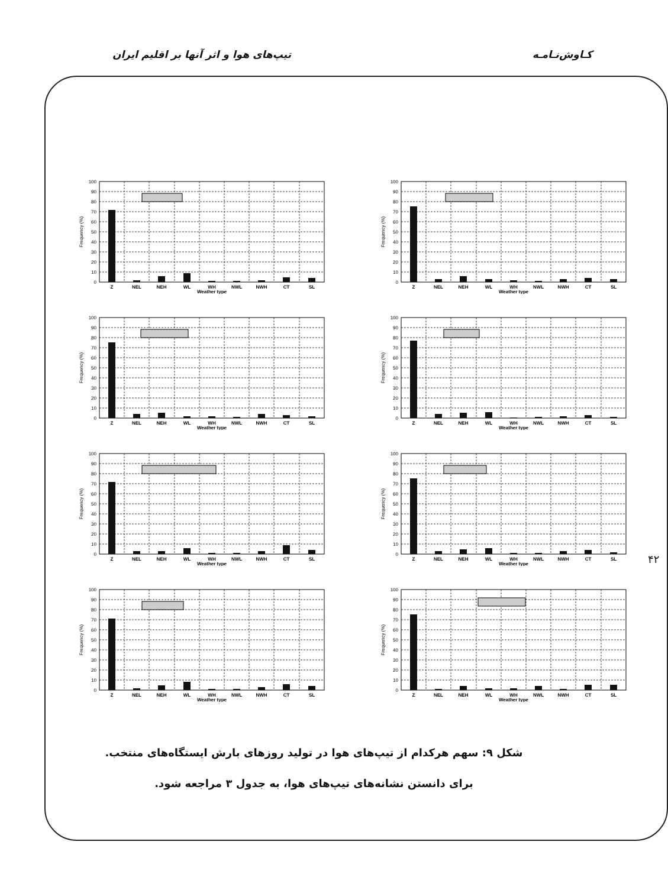کـاوش‌نـامـه تیپ‌های هوا و اثر آنها بر اقلیم ایران
۴۲
0
10
20
30
40
50
60
70
80
90
100
Z
NEL
NEH
WL
WH
NWL
NWH
CT
SL
Weather type
Frequency (%)
0
10
20
30
40
50
60
70
80
90
100
Z
NEL
NEH
WL
WH
NWL
NWH
CT
SL
Weather type
Frequency (%)
0
10
20
30
40
50
60
70
80
90
100
Z
NEL
NEH
WL
WH
NWL
NWH
CT
SL
Weather type
Frequency (%)
0
10
20
30
40
50
60
70
80
90
100
Z
NEL
NEH
WL
WH
NWL
NWH
CT
SL
Weather type
Frequency (%)
0
10
20
30
40
50
60
70
80
90
100
Z
NEL
NEH
WL
WH
NWL
NWH
CT
SL
Weather type
Frequency (%)
0
10
20
30
40
50
60
70
80
90
100
Z
NEL
NEH
WL
WH
NWL
NWH
CT
SL
Weather type
Frequency (%)
0
10
20
30
40
50
60
70
80
90
100
Z
NEL
NEH
WL
WH
NWL
NWH
CT
SL
Weather type
Frequency (%)
0
10
20
30
40
50
60
70
80
90
100
Z
NEL
NEH
WL
WH
NWL
NWH
CT
SL
Weather type
Frequency (%)
شکل ۹: سهم هرکدام از تیپ‌های هوا در تولید روزهای بارش ایستگاه‌های منتخب. برای دانستن نشانه‌های تیپ‌های هوا، به جدول ۳ مراجعه شود.